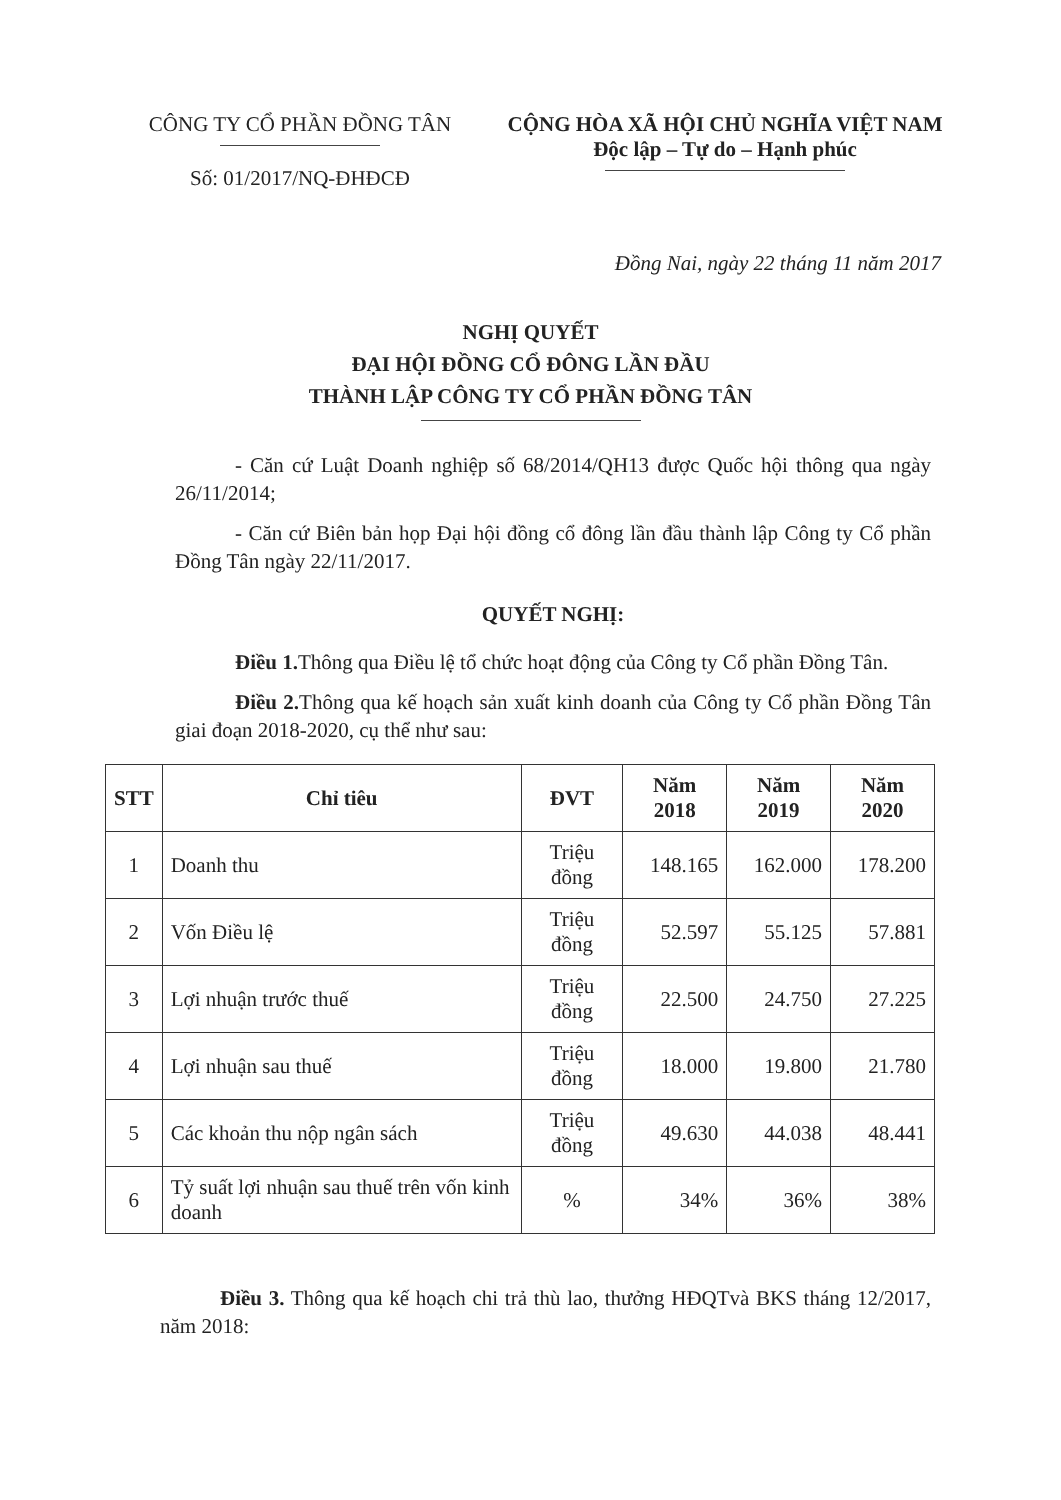CÔNG TY CỔ PHẦN ĐỒNG TÂN
Số: 01/2017/NQ-ĐHĐCĐ
CỘNG HÒA XÃ HỘI CHỦ NGHĨA VIỆT NAM
Độc lập – Tự do – Hạnh phúc
Đồng Nai, ngày 22 tháng 11 năm 2017
NGHỊ QUYẾT
ĐẠI HỘI ĐỒNG CỔ ĐÔNG LẦN ĐẦU
THÀNH LẬP CÔNG TY CỔ PHẦN ĐỒNG TÂN
- Căn cứ Luật Doanh nghiệp số 68/2014/QH13 được Quốc hội thông qua ngày 26/11/2014;
- Căn cứ Biên bản họp Đại hội đồng cổ đông lần đầu thành lập Công ty Cổ phần Đồng Tân ngày 22/11/2017.
QUYẾT NGHỊ:
Điều 1. Thông qua Điều lệ tổ chức hoạt động của Công ty Cổ phần Đồng Tân.
Điều 2. Thông qua kế hoạch sản xuất kinh doanh của Công ty Cổ phần Đồng Tân giai đoạn 2018-2020, cụ thể như sau:
| STT | Chỉ tiêu | ĐVT | Năm 2018 | Năm 2019 | Năm 2020 |
| --- | --- | --- | --- | --- | --- |
| 1 | Doanh thu | Triệu đồng | 148.165 | 162.000 | 178.200 |
| 2 | Vốn Điều lệ | Triệu đồng | 52.597 | 55.125 | 57.881 |
| 3 | Lợi nhuận trước thuế | Triệu đồng | 22.500 | 24.750 | 27.225 |
| 4 | Lợi nhuận sau thuế | Triệu đồng | 18.000 | 19.800 | 21.780 |
| 5 | Các khoản thu nộp ngân sách | Triệu đồng | 49.630 | 44.038 | 48.441 |
| 6 | Tỷ suất lợi nhuận sau thuế trên vốn kinh doanh | % | 34% | 36% | 38% |
Điều 3. Thông qua kế hoạch chi trả thù lao, thưởng HĐQTvà BKS tháng 12/2017, năm 2018: